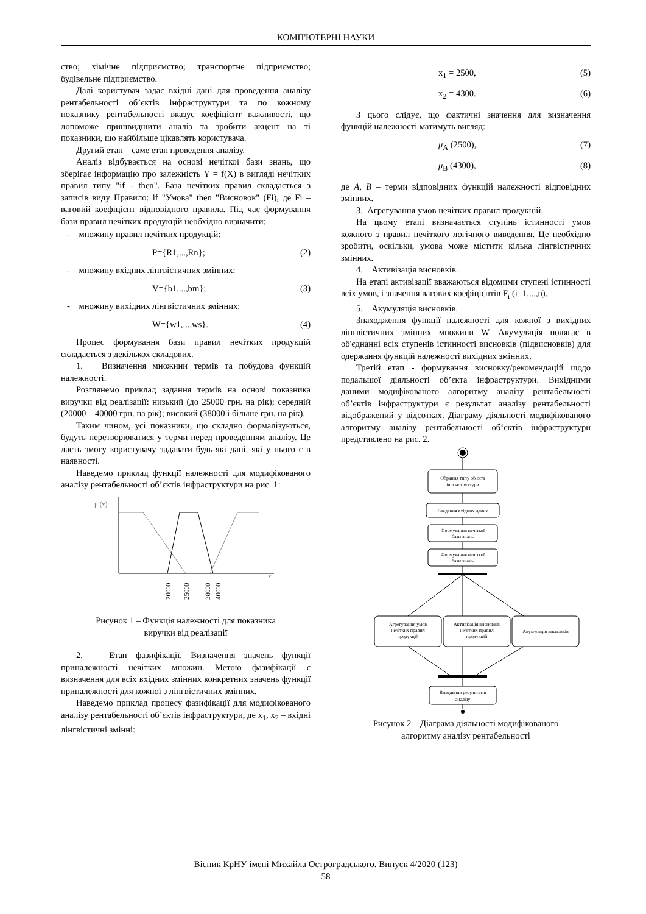КОМП'ЮТЕРНІ НАУКИ
ство; хімічне підприємство; транспортне підприємство; будівельне підприємство.
Далі користувач задає вхідні дані для проведення аналізу рентабельності об’єктів інфраструктури та по кожному показнику рентабельності вказує коефіцієнт важливості, що допоможе пришвидшити аналіз та зробити акцент на ті показники, що найбільше цікавлять користувача.
Другий етап – саме етап проведення аналізу.
Аналіз відбувається на основі нечіткої бази знань, що зберігає інформацію про залежність Y = f(X) в вигляді нечітких правил типу "if - then". База нечітких правил складається з записів виду Правило: if "Умова" then "Висновок" (Fi), де Fi – ваговий коефіцієнт відповідного правила. Під час формування бази правил нечітких продукцій необхідно визначити:
- множину правил нечітких продукцій:
P={R1,...,Rn}; (2)
- множину вхідних лінгвістичних змінних:
V={b1,...,bm}; (3)
- множину вихідних лінгвістичних змінних:
W={w1,...,ws}. (4)
Процес формування бази правил нечітких продукцій складається з декількох складових.
1. Визначення множини термів та побудова функцій належності.
Розглянемо приклад задання термів на основі показника виручки від реалізації: низький (до 25000 грн. на рік); середній (20000 – 40000 грн. на рік); високий (38000 і більше грн. на рік).
Таким чином, усі показники, що складно формалізуються, будуть перетворюватися у терми перед проведенням аналізу. Це дасть змогу користувачу задавати будь-які дані, які у нього є в наявності.
Наведемо приклад функції належності для модифікованого аналізу рентабельності об’єктів інфраструктури на рис. 1:
μ (x)
x
20000
25000
38000
40000
Рисунок 1 – Функція належності для показника
виручки від реалізації
2. Етап фазифікації. Визначення значень функції приналежності нечітких множин. Метою фазифікації є визначення для всіх вхідних змінних конкретних значень функції приналежності для кожної з лінгвістичних змінних.
Наведемо приклад процесу фазифікації для модифікованого аналізу рентабельності об’єктів інфраструктури, де x<sub>1</sub>, x<sub>2</sub> – вхідні лінгвістичні змінні:
x<sub>1</sub> = 2500, (5)
x<sub>2</sub> = 4300. (6)
З цього слідує, що фактичні значення для визначення функцій належності матимуть вигляд:
μ<sub>A</sub> (2500), (7)
μ<sub>B</sub> (4300), (8)
де A, B – терми відповідних функцій належності відповідних змінних.
3. Агрегування умов нечітких правил продукцій.
На цьому етапі визначається ступінь істинності умов кожного з правил нечіткого логічного виведення. Це необхідно зробити, оскільки, умова може містити кілька лінгвістичних змінних.
4. Активізація висновків.
На етапі активізації вважаються відомими ступені істинності всіх умов, і значення вагових коефіцієнтів F<sub>i</sub> (i=1,...,n).
5. Акумуляція висновків.
Знаходження функції належності для кожної з вихідних лінгвістичних змінних множини W. Акумуляція полягає в об'єднанні всіх ступенів істинності висновків (підвисновків) для одержання функцій належності вихідних змінних.
Третій етап - формування висновку/рекомендацій щодо подальшої діяльності об’єкта інфраструктури. Вихідними даними модифікованого алгоритму аналізу рентабельності об’єктів інфраструктури є результат аналізу рентабельності відображений у відсотках. Діаграму діяльності модифікованого алгоритму аналізу рентабельності об‘єктів інфраструктури представлено на рис. 2.
Обрання типу об'єкта
інфраструктури
Введення вхідних даних
Формування нечіткої
бази знань
Формування нечіткої
бази знань
Агрегування умов
нечітких правил
продукцій
Активізація висновків
нечітких правил
продукцій
Акумуляція висновків
Виведення результатів
аналізу
Рисунок 2 – Діаграма діяльності модифікованого
алгоритму аналізу рентабельності
Вісник КрНУ імені Михайла Остроградського. Випуск 4/2020 (123)
58